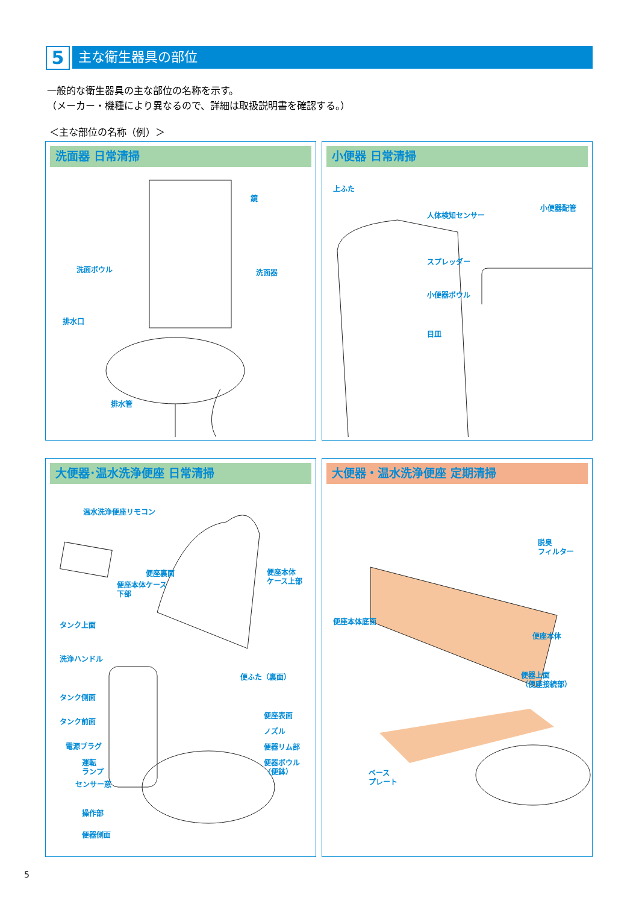5
主な衛生器具の部位
一般的な衛生器具の主な部位の名称を示す。
（メーカー・機種により異なるので、詳細は取扱説明書を確認する。）
＜主な部位の名称（例）＞
洗面器 日常清掃
鏡
洗面ボウル 洗面器
排水口
排水管
小便器 日常清掃
上ふた
人体検知センサー
小便器配管
スプレッダー
小便器ボウル
目皿
大便器･温水洗浄便座 日常清掃
温水洗浄便座リモコン
便座裏面
便座本体
ケース上部
便座本体ケース
下部
タンク上面
洗浄ハンドル
便ふた（裏面）
タンク側面
タンク前面
便座表面
ノズル
電源プラグ 便器リム部
運転
ランプ
便器ボウル
（便鉢）
センサー窓
操作部
便器側面
大便器・温水洗浄便座 定期清掃
脱臭
フィルター
便座本体底面
便座本体
便器上面
（便座接続部）
ベース
プレート
5